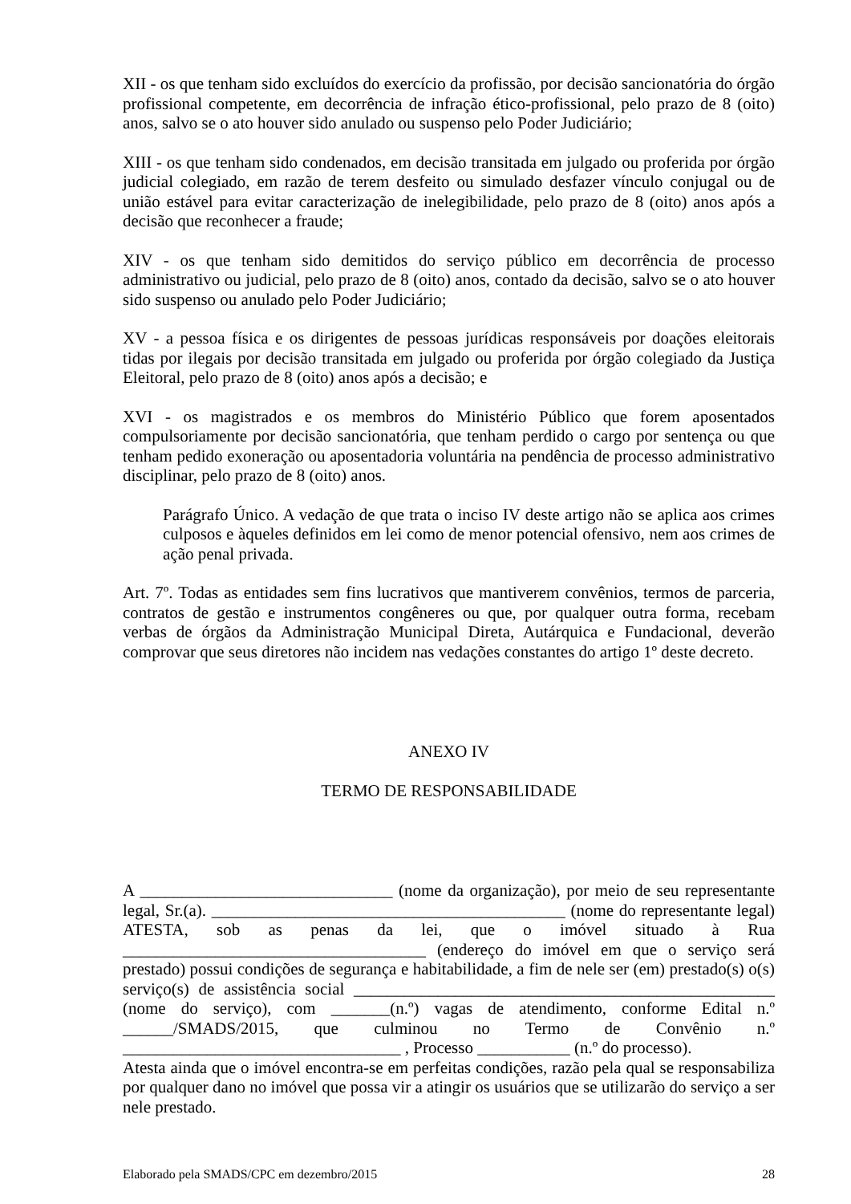XII - os que tenham sido excluídos do exercício da profissão, por decisão sancionatória do órgão profissional competente, em decorrência de infração ético-profissional, pelo prazo de 8 (oito) anos, salvo se o ato houver sido anulado ou suspenso pelo Poder Judiciário;
XIII - os que tenham sido condenados, em decisão transitada em julgado ou proferida por órgão judicial colegiado, em razão de terem desfeito ou simulado desfazer vínculo conjugal ou de união estável para evitar caracterização de inelegibilidade, pelo prazo de 8 (oito) anos após a decisão que reconhecer a fraude;
XIV - os que tenham sido demitidos do serviço público em decorrência de processo administrativo ou judicial, pelo prazo de 8 (oito) anos, contado da decisão, salvo se o ato houver sido suspenso ou anulado pelo Poder Judiciário;
XV - a pessoa física e os dirigentes de pessoas jurídicas responsáveis por doações eleitorais tidas por ilegais por decisão transitada em julgado ou proferida por órgão colegiado da Justiça Eleitoral, pelo prazo de 8 (oito) anos após a decisão; e
XVI - os magistrados e os membros do Ministério Público que forem aposentados compulsoriamente por decisão sancionatória, que tenham perdido o cargo por sentença ou que tenham pedido exoneração ou aposentadoria voluntária na pendência de processo administrativo disciplinar, pelo prazo de 8 (oito) anos.
Parágrafo Único. A vedação de que trata o inciso IV deste artigo não se aplica aos crimes culposos e àqueles definidos em lei como de menor potencial ofensivo, nem aos crimes de ação penal privada.
Art. 7º. Todas as entidades sem fins lucrativos que mantiverem convênios, termos de parceria, contratos de gestão e instrumentos congêneres ou que, por qualquer outra forma, recebam verbas de órgãos da Administração Municipal Direta, Autárquica e Fundacional, deverão comprovar que seus diretores não incidem nas vedações constantes do artigo 1º deste decreto.
ANEXO IV
TERMO DE RESPONSABILIDADE
A ______________________________ (nome da organização), por meio de seu representante legal, Sr.(a). __________________________________________ (nome do representante legal) ATESTA, sob as penas da lei, que o imóvel situado à Rua ____________________________________ (endereço do imóvel em que o serviço será prestado) possui condições de segurança e habitabilidade, a fim de nele ser (em) prestado(s) o(s) serviço(s) de assistência social __________________________________________________ (nome do serviço), com _______(n.º) vagas de atendimento, conforme Edital n.º ______/SMADS/2015, que culminou no Termo de Convênio n.º _________________________________ , Processo ___________ (n.º do processo).
Atesta ainda que o imóvel encontra-se em perfeitas condições, razão pela qual se responsabiliza por qualquer dano no imóvel que possa vir a atingir os usuários que se utilizarão do serviço a ser nele prestado.
Elaborado pela SMADS/CPC em dezembro/2015 28